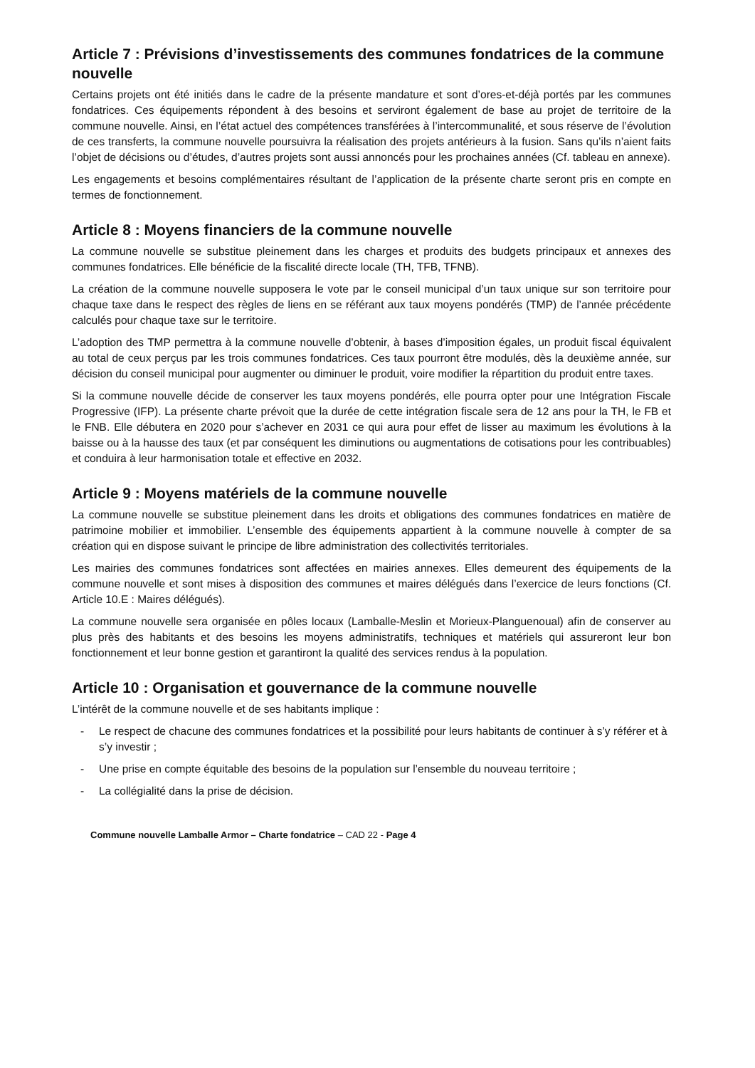Article 7 : Prévisions d’investissements des communes fondatrices de la commune nouvelle
Certains projets ont été initiés dans le cadre de la présente mandature et sont d’ores-et-déjà portés par les communes fondatrices. Ces équipements répondent à des besoins et serviront également de base au projet de territoire de la commune nouvelle. Ainsi, en l’état actuel des compétences transférées à l’intercommunalité, et sous réserve de l’évolution de ces transferts, la commune nouvelle poursuivra la réalisation des projets antérieurs à la fusion. Sans qu’ils n’aient faits l’objet de décisions ou d’études, d’autres projets sont aussi annoncés pour les prochaines années (Cf. tableau en annexe).
Les engagements et besoins complémentaires résultant de l’application de la présente charte seront pris en compte en termes de fonctionnement.
Article 8 : Moyens financiers de la commune nouvelle
La commune nouvelle se substitue pleinement dans les charges et produits des budgets principaux et annexes des communes fondatrices. Elle bénéficie de la fiscalité directe locale (TH, TFB, TFNB).
La création de la commune nouvelle supposera le vote par le conseil municipal d’un taux unique sur son territoire pour chaque taxe dans le respect des règles de liens en se référant aux taux moyens pondérés (TMP) de l’année précédente calculés pour chaque taxe sur le territoire.
L’adoption des TMP permettra à la commune nouvelle d’obtenir, à bases d’imposition égales, un produit fiscal équivalent au total de ceux perçus par les trois communes fondatrices. Ces taux pourront être modulés, dès la deuxième année, sur décision du conseil municipal pour augmenter ou diminuer le produit, voire modifier la répartition du produit entre taxes.
Si la commune nouvelle décide de conserver les taux moyens pondérés, elle pourra opter pour une Intégration Fiscale Progressive (IFP). La présente charte prévoit que la durée de cette intégration fiscale sera de 12 ans pour la TH, le FB et le FNB. Elle débutera en 2020 pour s’achever en 2031 ce qui aura pour effet de lisser au maximum les évolutions à la baisse ou à la hausse des taux (et par conséquent les diminutions ou augmentations de cotisations pour les contribuables) et conduira à leur harmonisation totale et effective en 2032.
Article 9 : Moyens matériels de la commune nouvelle
La commune nouvelle se substitue pleinement dans les droits et obligations des communes fondatrices en matière de patrimoine mobilier et immobilier. L’ensemble des équipements appartient à la commune nouvelle à compter de sa création qui en dispose suivant le principe de libre administration des collectivités territoriales.
Les mairies des communes fondatrices sont affectées en mairies annexes. Elles demeurent des équipements de la commune nouvelle et sont mises à disposition des communes et maires délégués dans l’exercice de leurs fonctions (Cf. Article 10.E : Maires délégués).
La commune nouvelle sera organisée en pôles locaux (Lamballe-Meslin et Morieux-Planguenoual) afin de conserver au plus près des habitants et des besoins les moyens administratifs, techniques et matériels qui assureront leur bon fonctionnement et leur bonne gestion et garantiront la qualité des services rendus à la population.
Article 10 : Organisation et gouvernance de la commune nouvelle
L’intérêt de la commune nouvelle et de ses habitants implique :
- Le respect de chacune des communes fondatrices et la possibilité pour leurs habitants de continuer à s’y référer et à s’y investir ;
- Une prise en compte équitable des besoins de la population sur l’ensemble du nouveau territoire ;
- La collégialité dans la prise de décision.
Commune nouvelle Lamballe Armor – Charte fondatrice – CAD 22 - Page 4